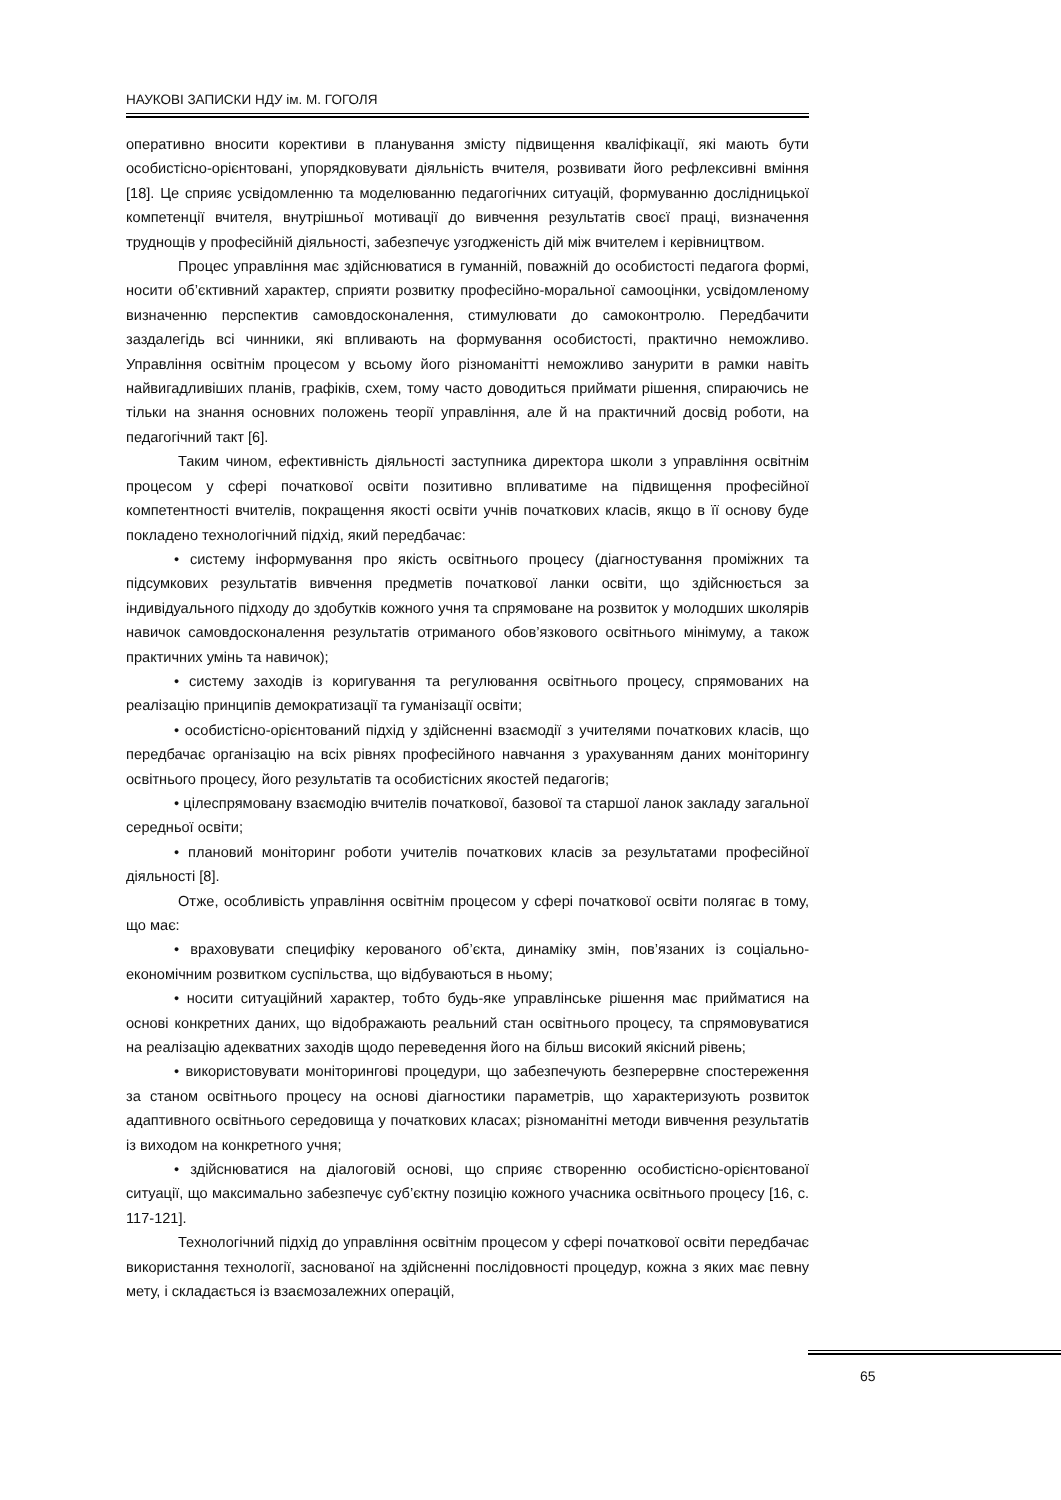НАУКОВІ ЗАПИСКИ НДУ ім. М. ГОГОЛЯ
оперативно вносити корективи в планування змісту підвищення кваліфікації, які мають бути особистісно-орієнтовані, упорядковувати діяльність вчителя, розвивати його рефлексивні вміння [18]. Це сприяє усвідомленню та моделюванню педагогічних ситуацій, формуванню дослідницької компетенції вчителя, внутрішньої мотивації до вивчення результатів своєї праці, визначення труднощів у професійній діяльності, забезпечує узгодженість дій між вчителем і керівництвом.
Процес управління має здійснюватися в гуманній, поважній до особистості педагога формі, носити об’єктивний характер, сприяти розвитку професійно-моральної самооцінки, усвідомленому визначенню перспектив самовдосконалення, стимулювати до самоконтролю. Передбачити заздалегідь всі чинники, які впливають на формування особистості, практично неможливо. Управління освітнім процесом у всьому його різноманітті неможливо занурити в рамки навіть найвигадливіших планів, графіків, схем, тому часто доводиться приймати рішення, спираючись не тільки на знання основних положень теорії управління, але й на практичний досвід роботи, на педагогічний такт [6].
Таким чином, ефективність діяльності заступника директора школи з управління освітнім процесом у сфері початкової освіти позитивно впливатиме на підвищення професійної компетентності вчителів, покращення якості освіти учнів початкових класів, якщо в її основу буде покладено технологічний підхід, який передбачає:
• систему інформування про якість освітнього процесу (діагностування проміжних та підсумкових результатів вивчення предметів початкової ланки освіти, що здійснюється за індивідуального підходу до здобутків кожного учня та спрямоване на розвиток у молодших школярів навичок самовдосконалення результатів отриманого обов’язкового освітнього мінімуму, а також практичних умінь та навичок);
• систему заходів із коригування та регулювання освітнього процесу, спрямованих на реалізацію принципів демократизації та гуманізації освіти;
• особистісно-орієнтований підхід у здійсненні взаємодії з учителями початкових класів, що передбачає організацію на всіх рівнях професійного навчання з урахуванням даних моніторингу освітнього процесу, його результатів та особистісних якостей педагогів;
• цілеспрямовану взаємодію вчителів початкової, базової та старшої ланок закладу загальної середньої освіти;
• плановий моніторинг роботи учителів початкових класів за результатами професійної діяльності [8].
Отже, особливість управління освітнім процесом у сфері початкової освіти полягає в тому, що має:
• враховувати специфіку керованого об’єкта, динаміку змін, пов’язаних із соціально-економічним розвитком суспільства, що відбуваються в ньому;
• носити ситуаційний характер, тобто будь-яке управлінське рішення має прийматися на основі конкретних даних, що відображають реальний стан освітнього процесу, та спрямовуватися на реалізацію адекватних заходів щодо переведення його на більш високий якісний рівень;
• використовувати моніторингові процедури, що забезпечують безперервне спостереження за станом освітнього процесу на основі діагностики параметрів, що характеризують розвиток адаптивного освітнього середовища у початкових класах; різноманітні методи вивчення результатів із виходом на конкретного учня;
• здійснюватися на діалоговій основі, що сприяє створенню особистісно-орієнтованої ситуації, що максимально забезпечує суб’єктну позицію кожного учасника освітнього процесу [16, с. 117-121].
Технологічний підхід до управління освітнім процесом у сфері початкової освіти передбачає використання технології, заснованої на здійсненні послідовності процедур, кожна з яких має певну мету, і складається із взаємозалежних операцій,
65